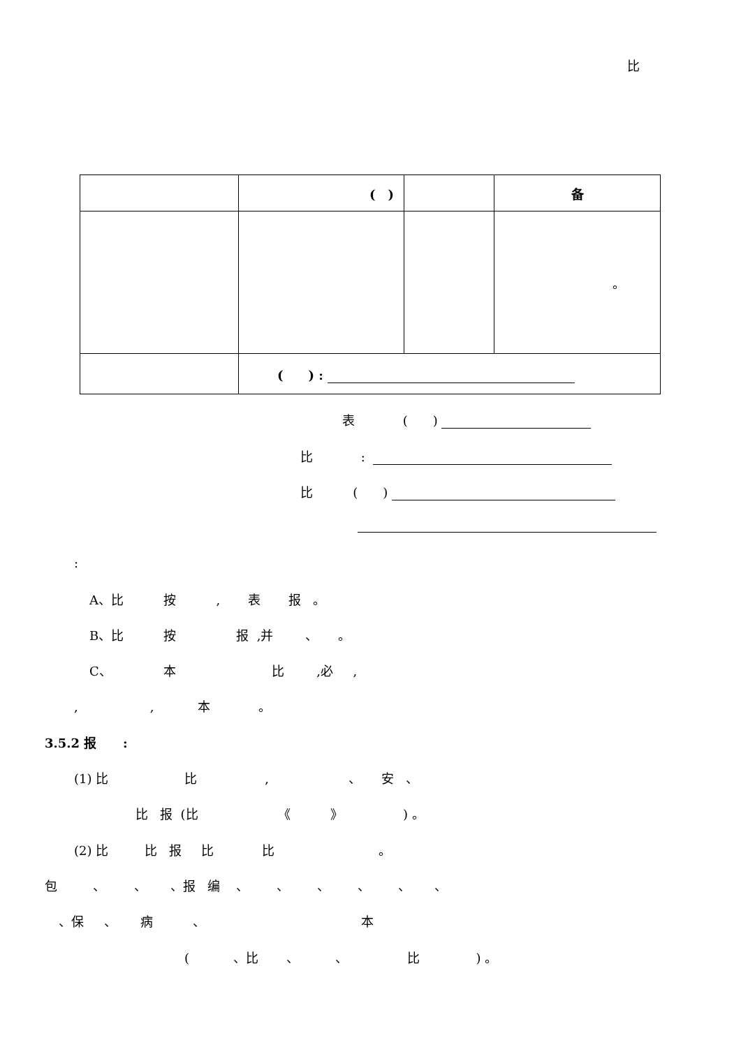比
| | ( ) | | 备 |
| | | | 。 |
| | ( ) : | | |
表 (　　)
比 :
比 (　　)
:
A、比 按 , 表 报 。
B、比 按 报 ,并 、 。
C、 本 比 ,必 ,
, , 本 。
3.5.2 报 :
(1) 比 比 , 、 安 、
比 报 (比 《 》 ) 。
(2) 比 比 报 比 比 。
包 、 、 、报 编 、 、 、 、 、 、
、保 、 病 、 本
( 、比 、 、 比 ) 。